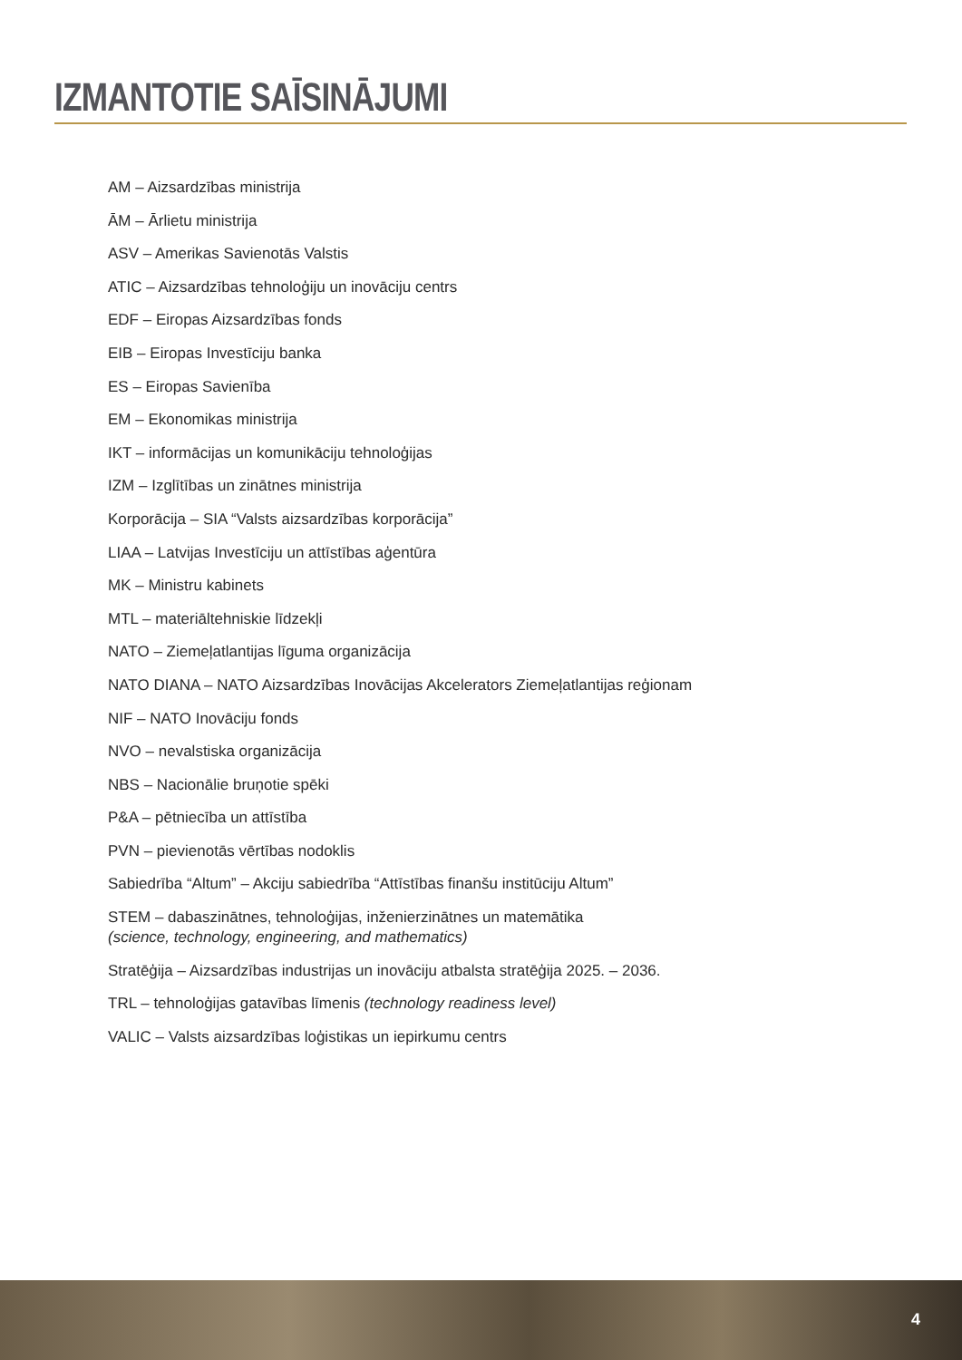IZMANTOTIE SAĪSINĀJUMI
AM – Aizsardzības ministrija
ĀM – Ārlietu ministrija
ASV – Amerikas Savienotās Valstis
ATIC – Aizsardzības tehnoloģiju un inovāciju centrs
EDF – Eiropas Aizsardzības fonds
EIB – Eiropas Investīciju banka
ES – Eiropas Savienība
EM – Ekonomikas ministrija
IKT – informācijas un komunikāciju tehnoloģijas
IZM – Izglītības un zinātnes ministrija
Korporācija – SIA “Valsts aizsardzības korporācija”
LIAA – Latvijas Investīciju un attīstības aģentūra
MK – Ministru kabinets
MTL – materiāltehniskie līdzekļi
NATO – Ziemeļatlantijas līguma organizācija
NATO DIANA – NATO Aizsardzības Inovācijas Akcelerators Ziemeļatlantijas reģionam
NIF – NATO Inovāciju fonds
NVO – nevalstiska organizācija
NBS – Nacionālie bruņotie spēki
P&A – pētniecība un attīstība
PVN – pievienotās vērtības nodoklis
Sabiedrība “Altum” – Akciju sabiedrība “Attīstības finanšu institūciju Altum”
STEM – dabaszinātnes, tehnoloģijas, inženierzinātnes un matemātika
(science, technology, engineering, and mathematics)
Stratēģija – Aizsardzības industrijas un inovāciju atbalsta stratēģija 2025. – 2036.
TRL – tehnoloģijas gatavības līmenis (technology readiness level)
VALIC – Valsts aizsardzības loģistikas un iepirkumu centrs
4